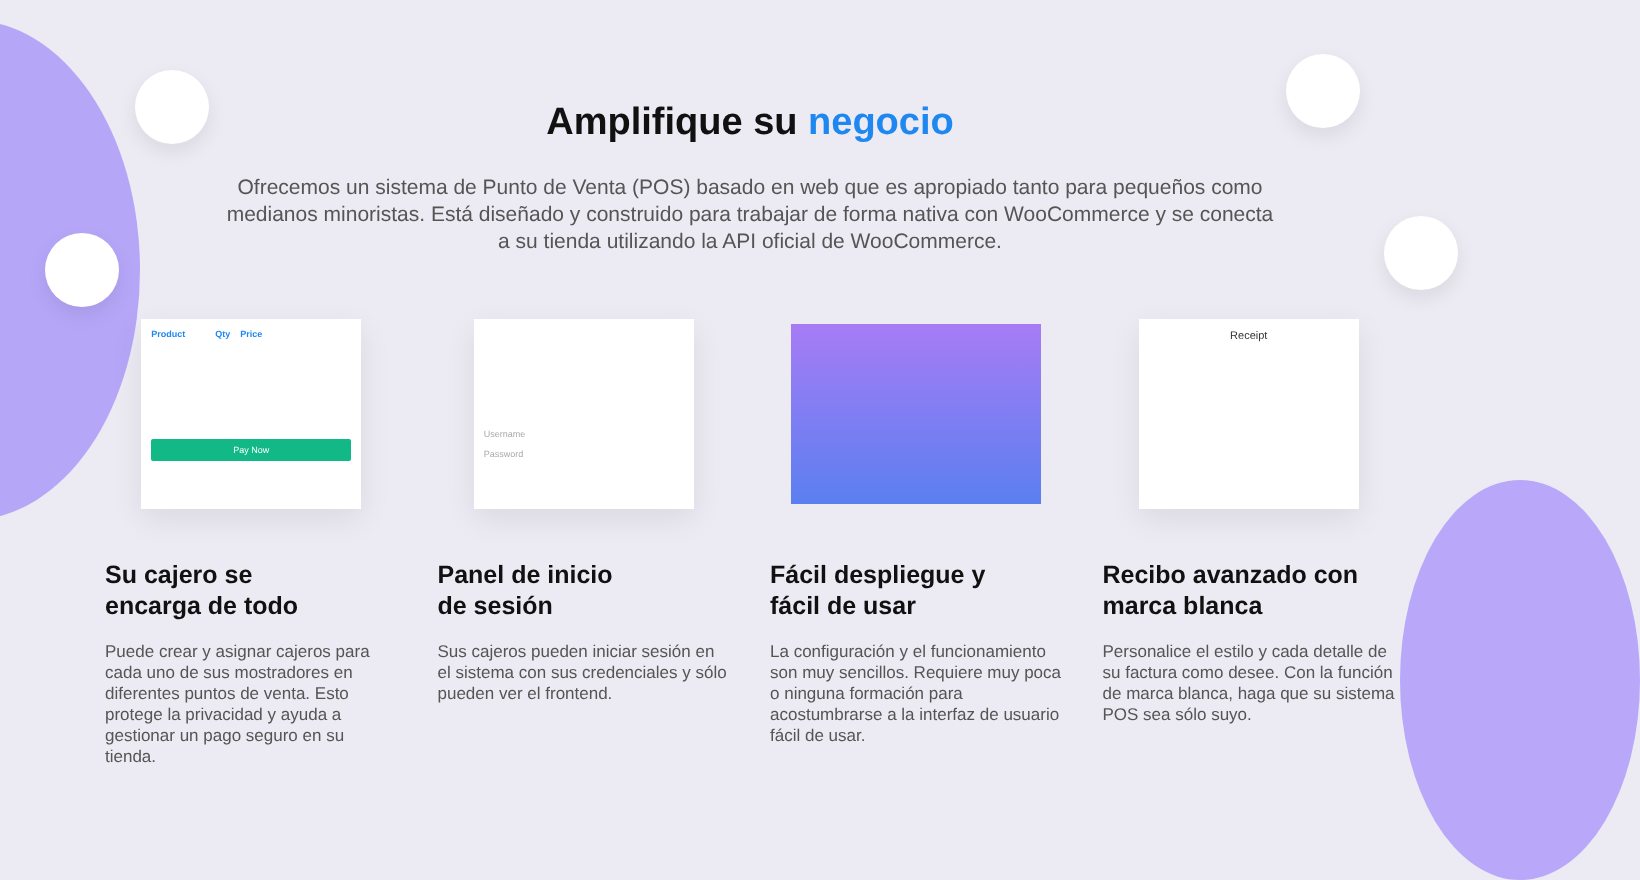Amplifique su negocio
Ofrecemos un sistema de Punto de Venta (POS) basado en web que es apropiado tanto para pequeños como medianos minoristas. Está diseñado y construido para trabajar de forma nativa con WooCommerce y se conecta a su tienda utilizando la API oficial de WooCommerce.
Product Qty Price
Pay Now
Su cajero se
encarga de todo
Puede crear y asignar cajeros para cada uno de sus mostradores en diferentes puntos de venta. Esto protege la privacidad y ayuda a gestionar un pago seguro en su tienda.
Username
Password
Panel de inicio
de sesión
Sus cajeros pueden iniciar sesión en el sistema con sus credenciales y sólo pueden ver el frontend.
Fácil despliegue y
fácil de usar
La configuración y el funcionamiento son muy sencillos. Requiere muy poca o ninguna formación para acostumbrarse a la interfaz de usuario fácil de usar.
Receipt
Recibo avanzado con
marca blanca
Personalice el estilo y cada detalle de su factura como desee. Con la función de marca blanca, haga que su sistema POS sea sólo suyo.